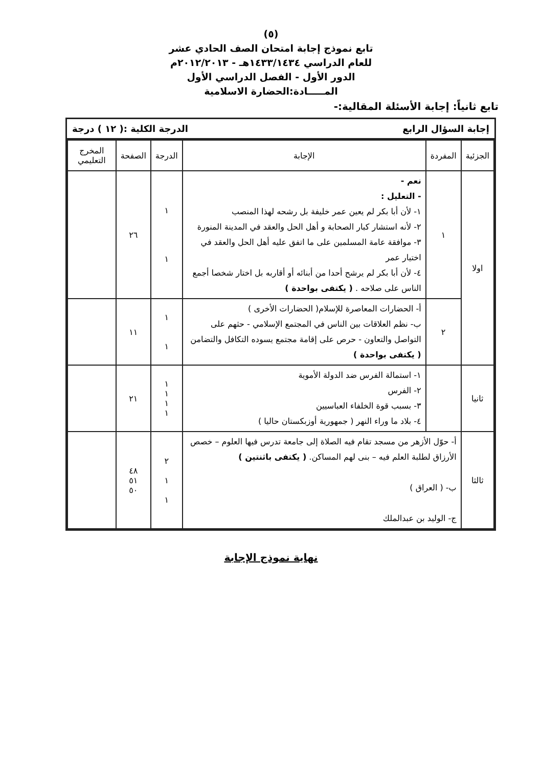(٥)
تابع نموذج إجابة امتحان الصف الحادي عشر
للعام الدراسي ١٤٣٣/١٤٣٤هـ - ٢٠١٢/٢٠١٣م
الدور الأول - الفصل الدراسي الأول
المـــــادة:الحضارة الاسلامية
تابع ثانياً: إجابة الأسئلة المقالية:-
إجابة السؤال الرابع الدرجة الكلية :( ١٢ ) درجة
| الجزئية | المفردة | الإجابة | الدرجة | الصفحة | المخرج التعليمي |
| --- | --- | --- | --- | --- | --- |
| اولا | ١ | نعم - - التعليل : ١- لأن أبا بكر لم يعين عمر خليفة بل رشحه لهذا المنصب ٢- لأنه استشار كبار الصحابة و أهل الحل والعقد في المدينة المنورة ٣- موافقة عامة المسلمين على ما اتفق عليه أهل الحل والعقد في اختيار عمر ٤- لأن أبا بكر لم يرشح أحدا من أبنائه أو أقاربه بل اختار شخصا أجمع الناس على صلاحه . ( يكتفى بواحدة ) | ١ ١ | ٢٦ | |
| | ٢ | أ- الحضارات المعاصرة للإسلام( الحضارات الأخرى ) ب- نظم العلاقات بين الناس في المجتمع الإسلامي - حثهم على التواصل والتعاون - حرص على إقامة مجتمع يسوده التكافل والتضامن ( يكتفى بواحدة ) | ١ ١ | ١١ | |
| ثانيا | | ١- استمالة الفرس ضد الدولة الأموية ٢- الفرس ٣- بسبب قوة الخلفاء العباسيين ٤- بلاد ما وراء النهر ( جمهورية أوزبكستان حاليا ) | ١ ١ ١ ١ | ٢١ | |
| ثالثا | أ- حوّل الأزهر من مسجد تقام فيه الصلاة إلى جامعة تدرس فيها العلوم – خصص الأرزاق لطلبة العلم فيه – بنى لهم المساكن. ( يكتفى باثنتين ) ب- ( العراق ) ج- الوليد بن عبدالملك | | ٢ ١ ١ | ٤٨ ٥١ ٥٠ | |
نهاية نموذج الإجابة